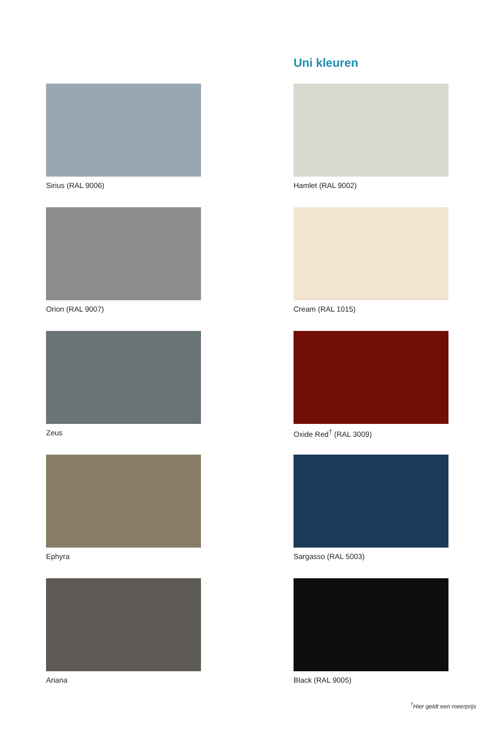Uni kleuren
Sirius (RAL 9006)
Hamlet (RAL 9002)
Orion (RAL 9007)
Cream (RAL 1015)
Zeus
Oxide Red<sup>†</sup> (RAL 3009)
Ephyra
Sargasso (RAL 5003)
Ariana
Black (RAL 9005)
<sup>†</sup> Hier geldt een meerprijs